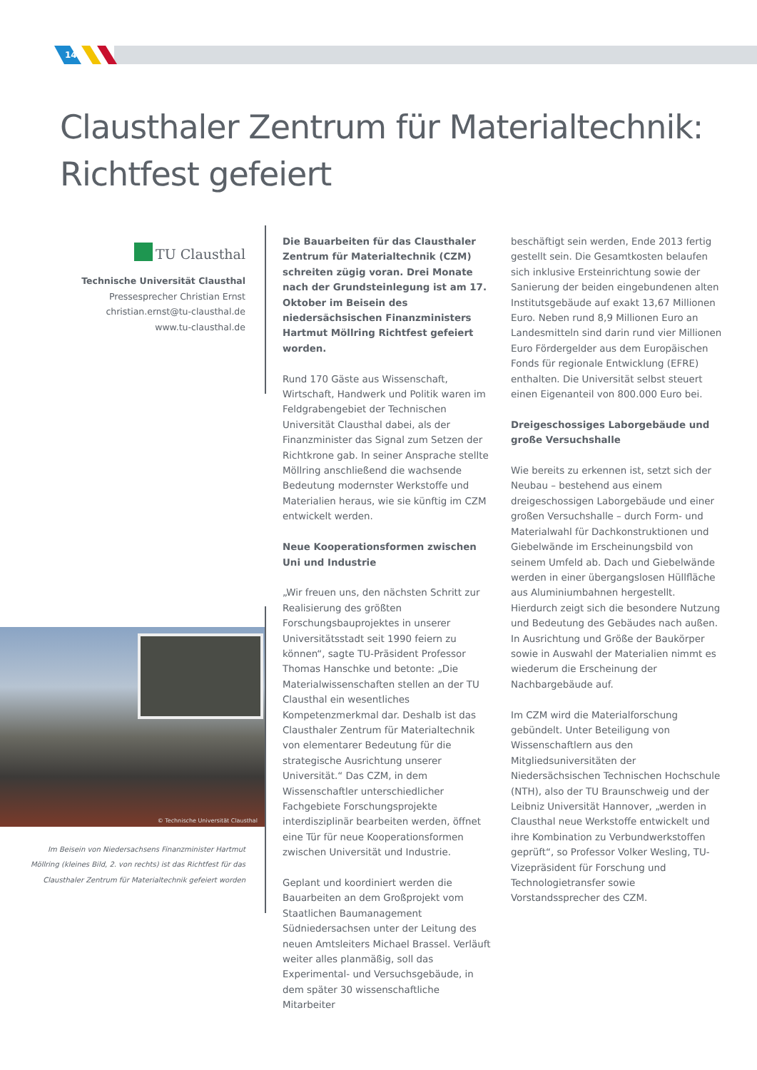14
Clausthaler Zentrum für Materialtechnik:
Richtfest gefeiert
TU Clausthal
Technische Universität Clausthal
Pressesprecher Christian Ernst
christian.ernst@tu-clausthal.de
www.tu-clausthal.de
© Technische Universität Clausthal
Im Beisein von Niedersachsens Finanzminister Hartmut Möllring (kleines Bild, 2. von rechts) ist das Richtfest für das Clausthaler Zentrum für Materialtechnik gefeiert worden
Die Bauarbeiten für das Clausthaler Zentrum für Materialtechnik (CZM) schreiten zügig voran. Drei Monate nach der Grundsteinlegung ist am 17. Oktober im Beisein des niedersächsischen Finanzministers Hartmut Möllring Richtfest gefeiert worden.
Rund 170 Gäste aus Wissenschaft, Wirtschaft, Handwerk und Politik waren im Feldgrabengebiet der Technischen Universität Clausthal dabei, als der Finanzminister das Signal zum Setzen der Richtkrone gab. In seiner Ansprache stellte Möllring anschließend die wachsende Bedeutung modernster Werkstoffe und Materialien heraus, wie sie künftig im CZM entwickelt werden.
Neue Kooperationsformen zwischen Uni und Industrie
„Wir freuen uns, den nächsten Schritt zur Realisierung des größten Forschungsbauprojektes in unserer Universitätsstadt seit 1990 feiern zu können“, sagte TU-Präsident Professor Thomas Hanschke und betonte: „Die Materialwissenschaften stellen an der TU Clausthal ein wesentliches Kompetenzmerkmal dar. Deshalb ist das Clausthaler Zentrum für Materialtechnik von elementarer Bedeutung für die strategische Ausrichtung unserer Universität.“ Das CZM, in dem Wissenschaftler unterschiedlicher Fachgebiete Forschungsprojekte interdisziplinär bearbeiten werden, öffnet eine Tür für neue Kooperationsformen zwischen Universität und Industrie.
Geplant und koordiniert werden die Bauarbeiten an dem Großprojekt vom Staatlichen Baumanagement Südniedersachsen unter der Leitung des neuen Amtsleiters Michael Brassel. Verläuft weiter alles planmäßig, soll das Experimental- und Versuchsgebäude, in dem später 30 wissenschaftliche Mitarbeiter
beschäftigt sein werden, Ende 2013 fertig gestellt sein. Die Gesamtkosten belaufen sich inklusive Ersteinrichtung sowie der Sanierung der beiden eingebundenen alten Institutsgebäude auf exakt 13,67 Millionen Euro. Neben rund 8,9 Millionen Euro an Landesmitteln sind darin rund vier Millionen Euro Fördergelder aus dem Europäischen Fonds für regionale Entwicklung (EFRE) enthalten. Die Universität selbst steuert einen Eigenanteil von 800.000 Euro bei.
Dreigeschossiges Laborgebäude und große Versuchshalle
Wie bereits zu erkennen ist, setzt sich der Neubau – bestehend aus einem dreigeschossigen Laborgebäude und einer großen Versuchshalle – durch Form- und Materialwahl für Dachkonstruktionen und Giebelwände im Erscheinungsbild von seinem Umfeld ab. Dach und Giebelwände werden in einer übergangslosen Hüllfläche aus Aluminiumbahnen hergestellt. Hierdurch zeigt sich die besondere Nutzung und Bedeutung des Gebäudes nach außen. In Ausrichtung und Größe der Baukörper sowie in Auswahl der Materialien nimmt es wiederum die Erscheinung der Nachbargebäude auf.
Im CZM wird die Materialforschung gebündelt. Unter Beteiligung von Wissenschaftlern aus den Mitgliedsuniversitäten der Niedersächsischen Technischen Hochschule (NTH), also der TU Braunschweig und der Leibniz Universität Hannover, „werden in Clausthal neue Werkstoffe entwickelt und ihre Kombination zu Verbundwerkstoffen geprüft“, so Professor Volker Wesling, TU-Vizepräsident für Forschung und Technologietransfer sowie Vorstandssprecher des CZM.